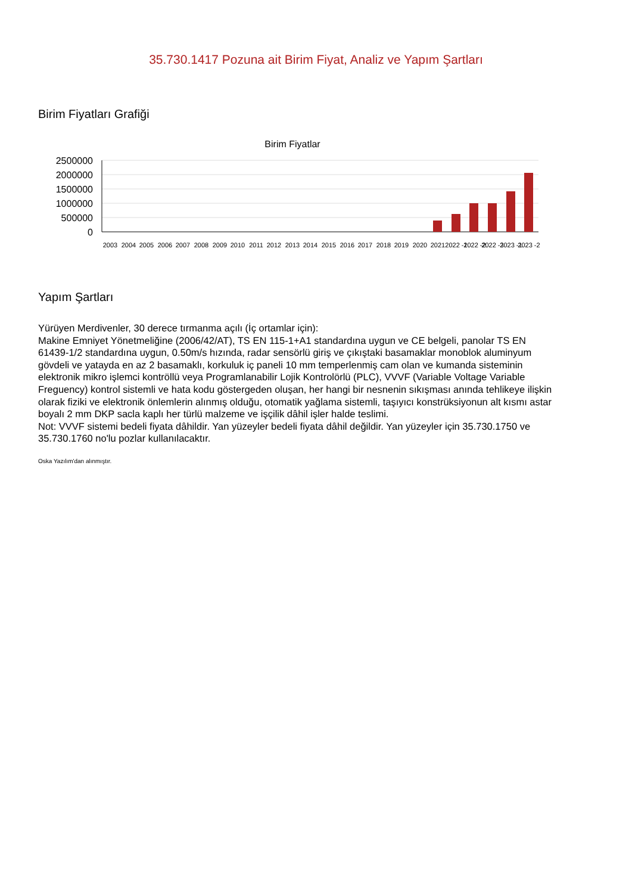35.730.1417 Pozuna ait Birim Fiyat, Analiz ve Yapım Şartları
Birim Fiyatları Grafiği
Birim Fiyatlar
2500000
2000000
1500000
1000000
500000
0
2003
2004
2005
2006
2007
2008
2009
2010
2011
2012
2013
2014
2015
2016
2017
2018
2019
2020
2021
2022 -1
2022 -2
2022 -3
2023 -1
2023 -2
Yapım Şartları
Yürüyen Merdivenler, 30 derece tırmanma açılı (İç ortamlar için):
Makine Emniyet Yönetmeliğine (2006/42/AT), TS EN 115-1+A1 standardına uygun ve CE belgeli, panolar TS EN 61439-1/2 standardına uygun, 0.50m/s hızında, radar sensörlü giriş ve çıkıştaki basamaklar monoblok aluminyum gövdeli ve yatayda en az 2 basamaklı, korkuluk iç paneli 10 mm temperlenmiş cam olan ve kumanda sisteminin elektronik mikro işlemci kontröllü veya Programlanabilir Lojik Kontrolörlü (PLC), VVVF (Variable Voltage Variable Freguency) kontrol sistemli ve hata kodu göstergeden oluşan, her hangi bir nesnenin sıkışması anında tehlikeye ilişkin olarak fiziki ve elektronik önlemlerin alınmış olduğu, otomatik yağlama sistemli, taşıyıcı konstrüksiyonun alt kısmı astar boyalı 2 mm DKP sacla kaplı her türlü malzeme ve işçilik dâhil işler halde teslimi.
Not: VVVF sistemi bedeli fiyata dâhildir. Yan yüzeyler bedeli fiyata dâhil değildir. Yan yüzeyler için 35.730.1750 ve 35.730.1760 no'lu pozlar kullanılacaktır.
Oska Yazılım'dan alınmıştır.